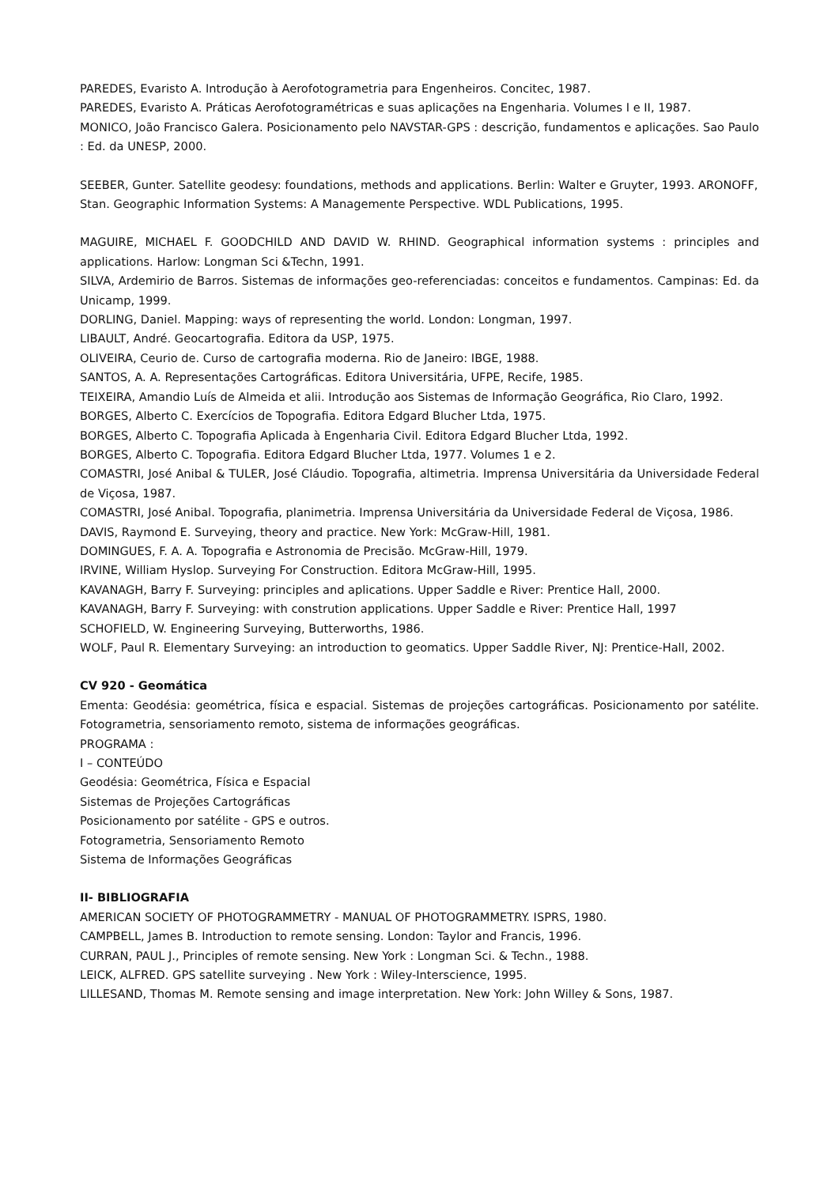PAREDES, Evaristo A. Introdução à Aerofotogrametria para Engenheiros. Concitec, 1987.
PAREDES, Evaristo A. Práticas Aerofotogramétricas e suas aplicações na Engenharia. Volumes I e II, 1987.
MONICO, João Francisco Galera. Posicionamento pelo NAVSTAR-GPS : descrição, fundamentos e aplicações. Sao Paulo : Ed. da UNESP, 2000.
SEEBER, Gunter. Satellite geodesy: foundations, methods and applications. Berlin: Walter e Gruyter, 1993. ARONOFF, Stan. Geographic Information Systems: A Managemente Perspective. WDL Publications, 1995.
MAGUIRE, MICHAEL F. GOODCHILD AND DAVID W. RHIND. Geographical information systems : principles and applications. Harlow: Longman Sci &Techn, 1991.
SILVA, Ardemirio de Barros. Sistemas de informações geo-referenciadas: conceitos e fundamentos. Campinas: Ed. da Unicamp, 1999.
DORLING, Daniel. Mapping: ways of representing the world. London: Longman, 1997.
LIBAULT, André. Geocartografia. Editora da USP, 1975.
OLIVEIRA, Ceurio de. Curso de cartografia moderna. Rio de Janeiro: IBGE, 1988.
SANTOS, A. A. Representações Cartográficas. Editora Universitária, UFPE, Recife, 1985.
TEIXEIRA, Amandio Luís de Almeida et alii. Introdução aos Sistemas de Informação Geográfica, Rio Claro, 1992.
BORGES, Alberto C. Exercícios de Topografia. Editora Edgard Blucher Ltda, 1975.
BORGES, Alberto C. Topografia Aplicada à Engenharia Civil. Editora Edgard Blucher Ltda, 1992.
BORGES, Alberto C. Topografia. Editora Edgard Blucher Ltda, 1977. Volumes 1 e 2.
COMASTRI, José Anibal & TULER, José Cláudio. Topografia, altimetria. Imprensa Universitária da Universidade Federal de Viçosa, 1987.
COMASTRI, José Anibal. Topografia, planimetria. Imprensa Universitária da Universidade Federal de Viçosa, 1986.
DAVIS, Raymond E. Surveying, theory and practice. New York: McGraw-Hill, 1981.
DOMINGUES, F. A. A. Topografia e Astronomia de Precisão. McGraw-Hill, 1979.
IRVINE, William Hyslop. Surveying For Construction. Editora McGraw-Hill, 1995.
KAVANAGH, Barry F. Surveying: principles and aplications. Upper Saddle e River: Prentice Hall, 2000.
KAVANAGH, Barry F. Surveying: with constrution applications. Upper Saddle e River: Prentice Hall, 1997
SCHOFIELD, W. Engineering Surveying, Butterworths, 1986.
WOLF, Paul R. Elementary Surveying: an introduction to geomatics. Upper Saddle River, NJ: Prentice-Hall, 2002.
CV 920 - Geomática
Ementa: Geodésia: geométrica, física e espacial. Sistemas de projeções cartográficas. Posicionamento por satélite. Fotogrametria, sensoriamento remoto, sistema de informações geográficas.
PROGRAMA :
I – CONTEÚDO
Geodésia: Geométrica, Física e Espacial
Sistemas de Projeções Cartográficas
Posicionamento por satélite - GPS e outros.
Fotogrametria, Sensoriamento Remoto
Sistema de Informações Geográficas
II- BIBLIOGRAFIA
AMERICAN SOCIETY OF PHOTOGRAMMETRY - MANUAL OF PHOTOGRAMMETRY. ISPRS, 1980.
CAMPBELL, James B. Introduction to remote sensing. London: Taylor and Francis, 1996.
CURRAN, PAUL J., Principles of remote sensing. New York : Longman Sci. & Techn., 1988.
LEICK, ALFRED. GPS satellite surveying . New York : Wiley-Interscience, 1995.
LILLESAND, Thomas M. Remote sensing and image interpretation. New York: John Willey & Sons, 1987.